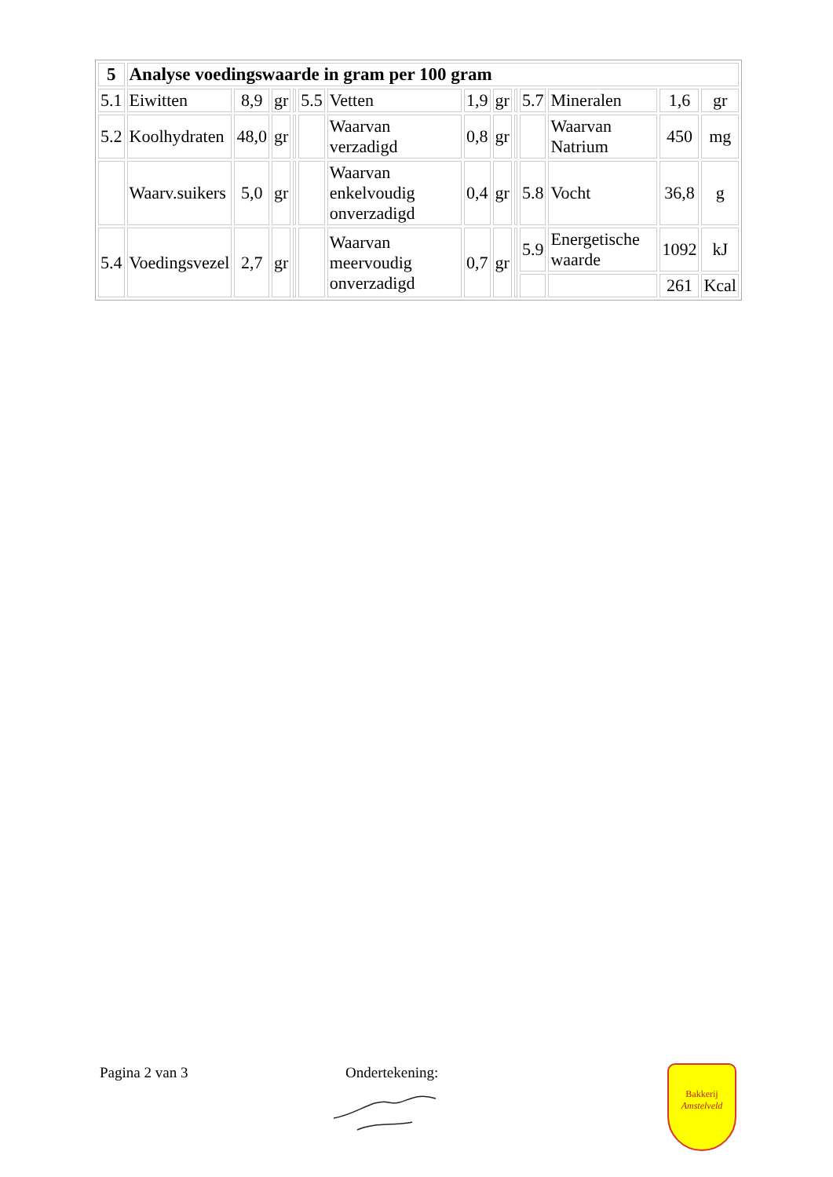| 5 | Analyse voedingswaarde in gram per 100 gram | | | | | | | | | | | | |
| --- | --- | --- | --- | --- | --- | --- | --- | --- | --- | --- | --- | --- | --- |
| 5.1 | Eiwitten | 8,9 | gr | | 5.5 | Vetten | 1,9 | gr | | 5.7 | Mineralen | 1,6 | gr |
| 5.2 | Koolhydraten | 48,0 | gr | | | Waarvan verzadigd | 0,8 | gr | | | Waarvan Natrium | 450 | mg |
| | Waarv.suikers | 5,0 | gr | | | Waarvan enkelvoudig onverzadigd | 0,4 | gr | | 5.8 | Vocht | 36,8 | g |
| 5.4 | Voedingsvezel | 2,7 | gr | | | Waarvan meervoudig onverzadigd | 0,7 | gr | | 5.9 | Energetische waarde | 1092 | kJ |
| | | | | | | | | | | | | 261 | Kcal |
Pagina 2 van 3 Ondertekening:
Bakkerij
Amstelveld